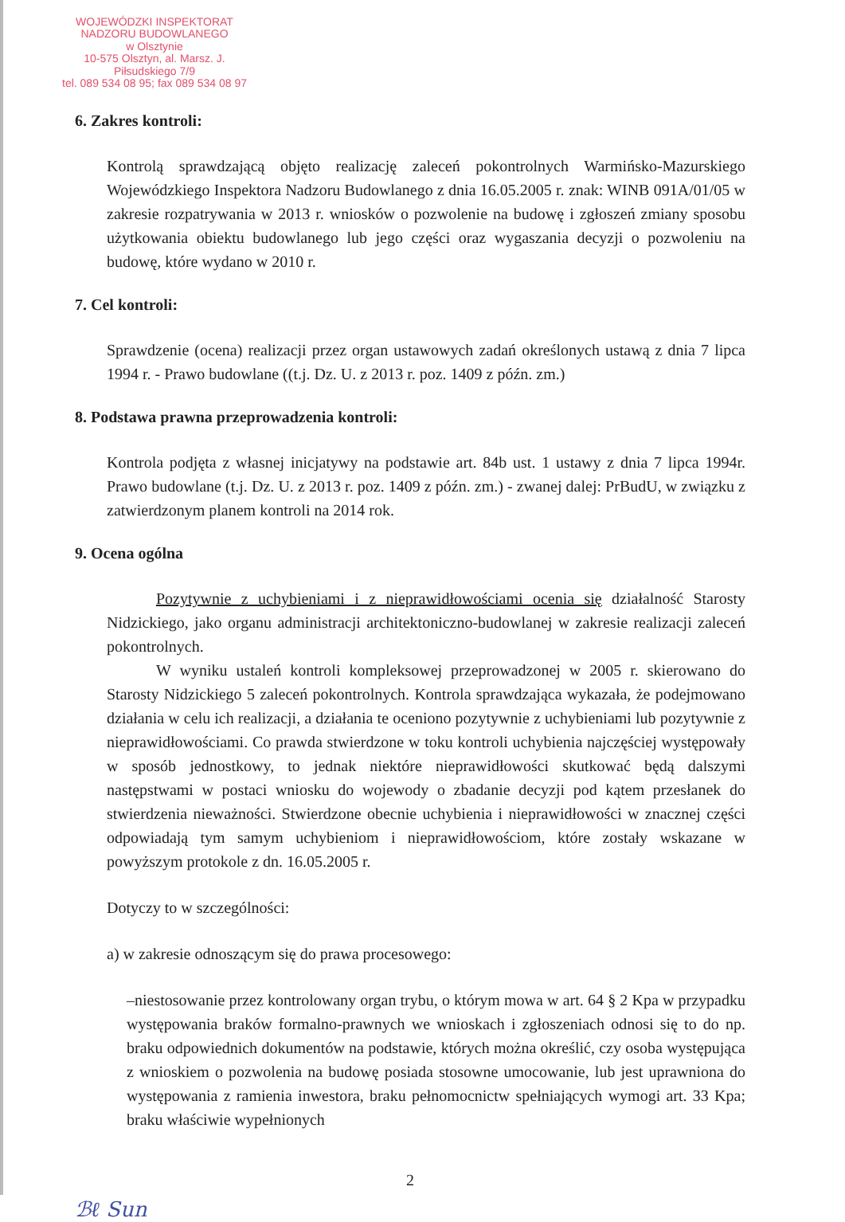WOJEWÓDZKI INSPEKTORAT
NADZORU BUDOWLANEGO
w Olsztynie
10-575 Olsztyn, al. Marsz. J. Piłsudskiego 7/9
tel. 089 534 08 95; fax 089 534 08 97
6. Zakres kontroli:
Kontrolą sprawdzającą objęto realizację zaleceń pokontrolnych Warmińsko-Mazurskiego Wojewódzkiego Inspektora Nadzoru Budowlanego z dnia 16.05.2005 r. znak: WINB 091A/01/05 w zakresie rozpatrywania w 2013 r. wniosków o pozwolenie na budowę i zgłoszeń zmiany sposobu użytkowania obiektu budowlanego lub jego części oraz wygaszania decyzji o pozwoleniu na budowę, które wydano w 2010 r.
7. Cel kontroli:
Sprawdzenie (ocena) realizacji przez organ ustawowych zadań określonych ustawą z dnia 7 lipca 1994 r. - Prawo budowlane ((t.j. Dz. U. z 2013 r. poz. 1409 z późn. zm.)
8. Podstawa prawna przeprowadzenia kontroli:
Kontrola podjęta z własnej inicjatywy na podstawie art. 84b ust. 1 ustawy z dnia 7 lipca 1994r. Prawo budowlane (t.j. Dz. U. z 2013 r. poz. 1409 z późn. zm.) - zwanej dalej: PrBudU, w związku z zatwierdzonym planem kontroli na 2014 rok.
9. Ocena ogólna
Pozytywnie z uchybieniami i z nieprawidłowościami ocenia się działalność Starosty Nidzickiego, jako organu administracji architektoniczno-budowlanej w zakresie realizacji zaleceń pokontrolnych.
W wyniku ustaleń kontroli kompleksowej przeprowadzonej w 2005 r. skierowano do Starosty Nidzickiego 5 zaleceń pokontrolnych. Kontrola sprawdzająca wykazała, że podejmowano działania w celu ich realizacji, a działania te oceniono pozytywnie z uchybieniami lub pozytywnie z nieprawidłowościami. Co prawda stwierdzone w toku kontroli uchybienia najczęściej występowały w sposób jednostkowy, to jednak niektóre nieprawidłowości skutkować będą dalszymi następstwami w postaci wniosku do wojewody o zbadanie decyzji pod kątem przesłanek do stwierdzenia nieważności. Stwierdzone obecnie uchybienia i nieprawidłowości w znacznej części odpowiadają tym samym uchybieniom i nieprawidłowościom, które zostały wskazane w powyższym protokole z dn. 16.05.2005 r.
Dotyczy to w szczególności:
a) w zakresie odnoszącym się do prawa procesowego:
–niestosowanie przez kontrolowany organ trybu, o którym mowa w art. 64 § 2 Kpa w przypadku występowania braków formalno-prawnych we wnioskach i zgłoszeniach odnosi się to do np. braku odpowiednich dokumentów na podstawie, których można określić, czy osoba występująca z wnioskiem o pozwolenia na budowę posiada stosowne umocowanie, lub jest uprawniona do występowania z ramienia inwestora, braku pełnomocnictw spełniających wymogi art. 33 Kpa; braku właściwie wypełnionych
2
ℬℓ Sun